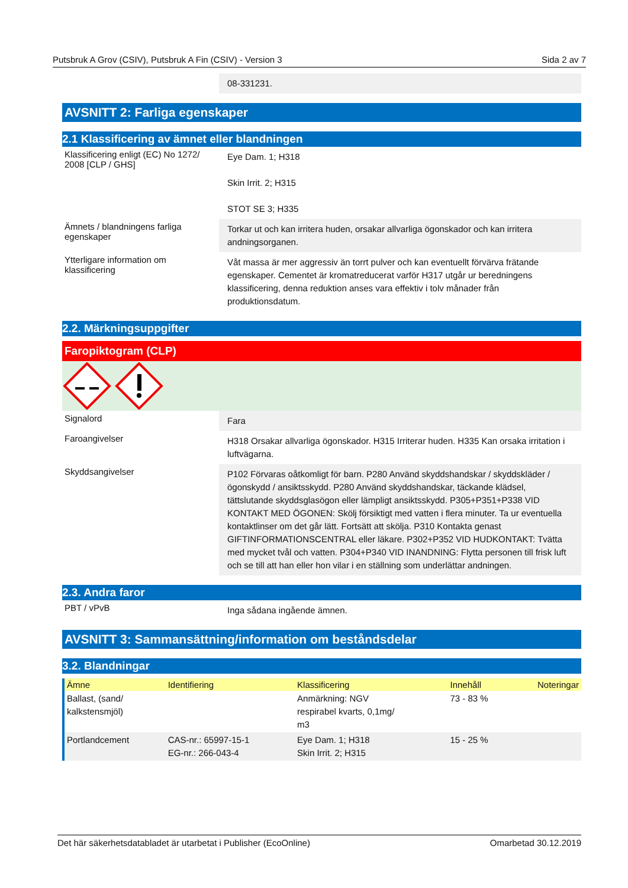Putsbruk A Grov (CSIV), Putsbruk A Fin (CSIV) - Version 3 Sida 2 av 7
08-331231.
AVSNITT 2: Farliga egenskaper
2.1 Klassificering av ämnet eller blandningen
Klassificering enligt (EC) No 1272/ 2008 [CLP / GHS]
Eye Dam. 1; H318
Skin Irrit. 2; H315
STOT SE 3; H335
Ämnets / blandningens farliga egenskaper
Torkar ut och kan irritera huden, orsakar allvarliga ögonskador och kan irritera andningsorganen.
Ytterligare information om klassificering
Våt massa är mer aggressiv än torrt pulver och kan eventuellt förvärva frätande egenskaper. Cementet är kromatreducerat varför H317 utgår ur beredningens klassificering, denna reduktion anses vara effektiv i tolv månader från produktionsdatum.
2.2. Märkningsuppgifter
Faropiktogram (CLP)
Signalord
Fara
Faroangivelser
H318 Orsakar allvarliga ögonskador. H315 Irriterar huden. H335 Kan orsaka irritation i luftvägarna.
Skyddsangivelser
P102 Förvaras oåtkomligt för barn. P280 Använd skyddshandskar / skyddskläder / ögonskydd / ansiktsskydd. P280 Använd skyddshandskar, täckande klädsel, tättslutande skyddsglasögon eller lämpligt ansiktsskydd. P305+P351+P338 VID KONTAKT MED ÖGONEN: Skölj försiktigt med vatten i flera minuter. Ta ur eventuella kontaktlinser om det går lätt. Fortsätt att skölja. P310 Kontakta genast GIFTINFORMATIONSCENTRAL eller läkare. P302+P352 VID HUDKONTAKT: Tvätta med mycket tvål och vatten. P304+P340 VID INANDNING: Flytta personen till frisk luft och se till att han eller hon vilar i en ställning som underlättar andningen.
2.3. Andra faror
PBT / vPvB
Inga sådana ingående ämnen.
AVSNITT 3: Sammansättning/information om beståndsdelar
3.2. Blandningar
| Ämne | Identifiering | Klassificering | Innehåll | Noteringar |
| --- | --- | --- | --- | --- |
| Ballast, (sand/ kalkstensmjöl) | | Anmärkning: NGV respirabel kvarts, 0,1mg/ m3 | 73 - 83 % | |
| Portlandcement | CAS-nr.: 65997-15-1 EG-nr.: 266-043-4 | Eye Dam. 1; H318 Skin Irrit. 2; H315 | 15 - 25 % | |
Det här säkerhetsdatabladet är utarbetat i Publisher (EcoOnline) Omarbetad 30.12.2019